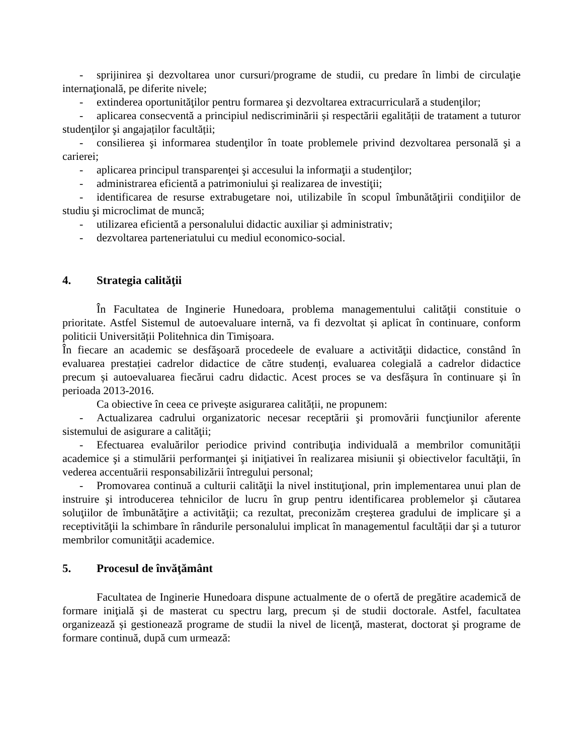- sprijinirea şi dezvoltarea unor cursuri/programe de studii, cu predare în limbi de circulaţie internaţională, pe diferite nivele;
- extinderea oportunităţilor pentru formarea şi dezvoltarea extracurriculară a studenţilor;
- aplicarea consecventă a principiul nediscriminării și respectării egalității de tratament a tuturor studenţilor şi angajaților facultății;
- consilierea şi informarea studenţilor în toate problemele privind dezvoltarea personală şi a carierei;
- aplicarea principul transparenţei şi accesului la informaţii a studenţilor;
- administrarea eficientă a patrimoniului şi realizarea de investiţii;
- identificarea de resurse extrabugetare noi, utilizabile în scopul îmbunătăţirii condiţiilor de studiu şi microclimat de muncă;
- utilizarea eficientă a personalului didactic auxiliar și administrativ;
- dezvoltarea parteneriatului cu mediul economico-social.
4. Strategia calităţii
În Facultatea de Inginerie Hunedoara, problema managementului calităţii constituie o prioritate. Astfel Sistemul de autoevaluare internă, va fi dezvoltat și aplicat în continuare, conform politicii Universității Politehnica din Timișoara.
În fiecare an academic se desfăşoară procedeele de evaluare a activităţii didactice, constând în evaluarea prestației cadrelor didactice de către studenți, evaluarea colegială a cadrelor didactice precum și autoevaluarea fiecărui cadru didactic. Acest proces se va desfășura în continuare și în perioada 2013-2016.
Ca obiective în ceea ce privește asigurarea calității, ne propunem:
- Actualizarea cadrului organizatoric necesar receptării şi promovării funcţiunilor aferente sistemului de asigurare a calităţii;
- Efectuarea evaluărilor periodice privind contribuţia individuală a membrilor comunității academice şi a stimulării performanţei şi iniţiativei în realizarea misiunii şi obiectivelor facultăţii, în vederea accentuării responsabilizării întregului personal;
- Promovarea continuă a culturii calităţii la nivel instituţional, prin implementarea unui plan de instruire şi introducerea tehnicilor de lucru în grup pentru identificarea problemelor şi căutarea soluţiilor de îmbunătăţire a activităţii; ca rezultat, preconizăm creşterea gradului de implicare şi a receptivităţii la schimbare în rândurile personalului implicat în managementul facultății dar şi a tuturor membrilor comunităţii academice.
5. Procesul de învăţământ
Facultatea de Inginerie Hunedoara dispune actualmente de o ofertă de pregătire academică de formare iniţială şi de masterat cu spectru larg, precum și de studii doctorale. Astfel, facultatea organizează și gestionează programe de studii la nivel de licenţă, masterat, doctorat şi programe de formare continuă, după cum urmează: